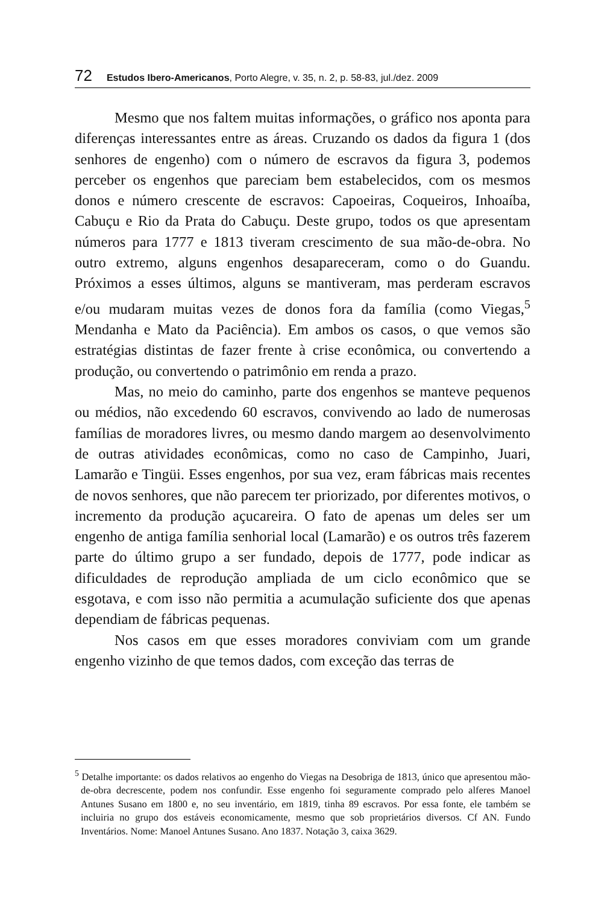72 Estudos Ibero-Americanos, Porto Alegre, v. 35, n. 2, p. 58-83, jul./dez. 2009
Mesmo que nos faltem muitas informações, o gráfico nos aponta para diferenças interessantes entre as áreas. Cruzando os dados da figura 1 (dos senhores de engenho) com o número de escravos da figura 3, podemos perceber os engenhos que pareciam bem estabelecidos, com os mesmos donos e número crescente de escravos: Capoeiras, Coqueiros, Inhoaíba, Cabuçu e Rio da Prata do Cabuçu. Deste grupo, todos os que apresentam números para 1777 e 1813 tiveram crescimento de sua mão-de-obra. No outro extremo, alguns engenhos desapareceram, como o do Guandu. Próximos a esses últimos, alguns se mantiveram, mas perderam escravos e/ou mudaram muitas vezes de donos fora da família (como Viegas,<sup>5</sup> Mendanha e Mato da Paciência). Em ambos os casos, o que vemos são estratégias distintas de fazer frente à crise econômica, ou convertendo a produção, ou convertendo o patrimônio em renda a prazo.
Mas, no meio do caminho, parte dos engenhos se manteve pequenos ou médios, não excedendo 60 escravos, convivendo ao lado de numerosas famílias de moradores livres, ou mesmo dando margem ao desenvolvimento de outras atividades econômicas, como no caso de Campinho, Juari, Lamarão e Tingüi. Esses engenhos, por sua vez, eram fábricas mais recentes de novos senhores, que não parecem ter priorizado, por diferentes motivos, o incremento da produção açucareira. O fato de apenas um deles ser um engenho de antiga família senhorial local (Lamarão) e os outros três fazerem parte do último grupo a ser fundado, depois de 1777, pode indicar as dificuldades de reprodução ampliada de um ciclo econômico que se esgotava, e com isso não permitia a acumulação suficiente dos que apenas dependiam de fábricas pequenas.
Nos casos em que esses moradores conviviam com um grande engenho vizinho de que temos dados, com exceção das terras de
<sup>5</sup> Detalhe importante: os dados relativos ao engenho do Viegas na Desobriga de 1813, único que apresentou mão-de-obra decrescente, podem nos confundir. Esse engenho foi seguramente comprado pelo alferes Manoel Antunes Susano em 1800 e, no seu inventário, em 1819, tinha 89 escravos. Por essa fonte, ele também se incluiria no grupo dos estáveis economicamente, mesmo que sob proprietários diversos. Cf AN. Fundo Inventários. Nome: Manoel Antunes Susano. Ano 1837. Notação 3, caixa 3629.